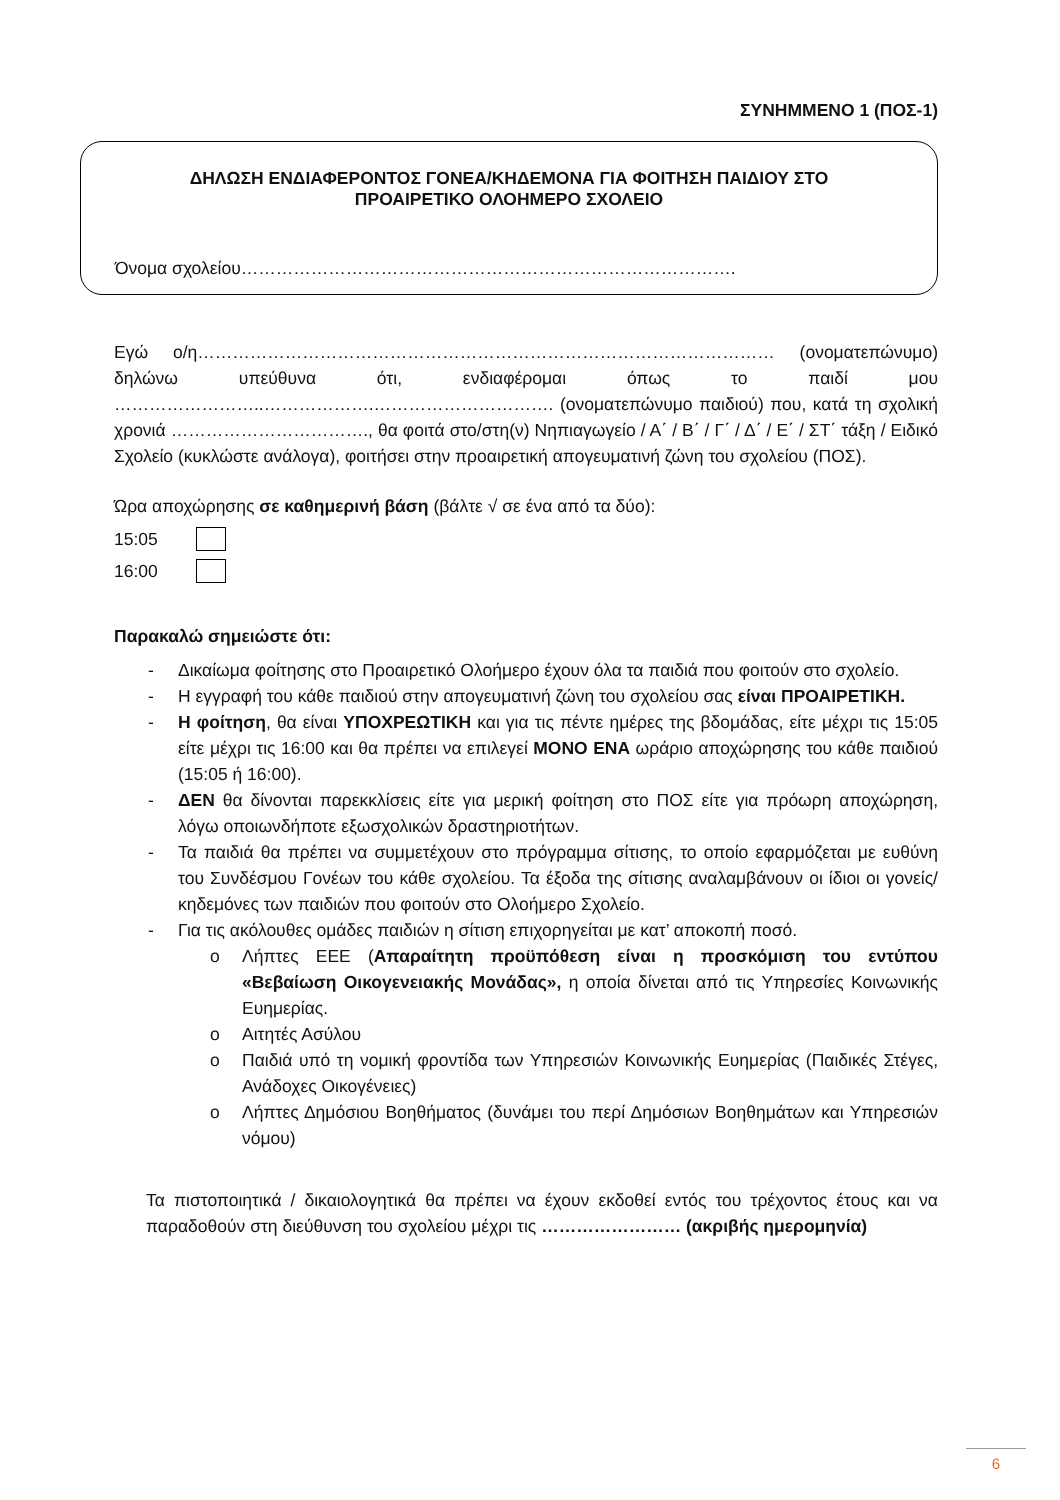ΣΥΝΗΜΜΕΝΟ 1 (ΠΟΣ-1)
ΔΗΛΩΣΗ ΕΝΔΙΑΦΕΡΟΝΤΟΣ ΓΟΝΕΑ/ΚΗΔΕΜΟΝΑ ΓΙΑ ΦΟΙΤΗΣΗ ΠΑΙΔΙΟΥ ΣΤΟ
ΠΡΟΑΙΡΕΤΙΚΟ ΟΛΟΗΜΕΡΟ ΣΧΟΛΕΙΟ
Όνομα σχολείου………………………………………………………………………….
Εγώ ο/η……………………………………………………………………………………… (ονοματεπώνυμο) δηλώνω υπεύθυνα ότι, ενδιαφέρομαι όπως το παιδί μου ……………………..……………….…………………………. (ονοματεπώνυμο παιδιού) που, κατά τη σχολική χρονιά ……………………………., θα φοιτά στο/στη(ν) Νηπιαγωγείο / Α΄ / Β΄ / Γ΄ / Δ΄ / Ε΄ / ΣΤ΄ τάξη / Ειδικό Σχολείο (κυκλώστε ανάλογα), φοιτήσει στην προαιρετική απογευματινή ζώνη του σχολείου (ΠΟΣ).
Ώρα αποχώρησης σε καθημερινή βάση (βάλτε √ σε ένα από τα δύο):
15:05
16:00
Παρακαλώ σημειώστε ότι:
- Δικαίωμα φοίτησης στο Προαιρετικό Ολοήμερο έχουν όλα τα παιδιά που φοιτούν στο σχολείο.
- Η εγγραφή του κάθε παιδιού στην απογευματινή ζώνη του σχολείου σας είναι ΠΡΟΑΙΡΕΤΙΚΗ.
- Η φοίτηση, θα είναι ΥΠΟΧΡΕΩΤΙΚΗ και για τις πέντε ημέρες της βδομάδας, είτε μέχρι τις 15:05 είτε μέχρι τις 16:00 και θα πρέπει να επιλεγεί ΜΟΝΟ ΕΝΑ ωράριο αποχώρησης του κάθε παιδιού (15:05 ή 16:00).
- ΔΕΝ θα δίνονται παρεκκλίσεις είτε για μερική φοίτηση στο ΠΟΣ είτε για πρόωρη αποχώρηση, λόγω οποιωνδήποτε εξωσχολικών δραστηριοτήτων.
- Τα παιδιά θα πρέπει να συμμετέχουν στο πρόγραμμα σίτισης, το οποίο εφαρμόζεται με ευθύνη του Συνδέσμου Γονέων του κάθε σχολείου. Τα έξοδα της σίτισης αναλαμβάνουν οι ίδιοι οι γονείς/κηδεμόνες των παιδιών που φοιτούν στο Ολοήμερο Σχολείο.
- Για τις ακόλουθες ομάδες παιδιών η σίτιση επιχορηγείται με κατ’ αποκοπή ποσό.
o Λήπτες ΕΕΕ (Απαραίτητη προϋπόθεση είναι η προσκόμιση του εντύπου «Βεβαίωση Οικογενειακής Μονάδας», η οποία δίνεται από τις Υπηρεσίες Κοινωνικής Ευημερίας.
o Αιτητές Ασύλου
o Παιδιά υπό τη νομική φροντίδα των Υπηρεσιών Κοινωνικής Ευημερίας (Παιδικές Στέγες, Ανάδοχες Οικογένειες)
o Λήπτες Δημόσιου Βοηθήματος (δυνάμει του περί Δημόσιων Βοηθημάτων και Υπηρεσιών νόμου)
Τα πιστοποιητικά / δικαιολογητικά θα πρέπει να έχουν εκδοθεί εντός του τρέχοντος έτους και να παραδοθούν στη διεύθυνση του σχολείου μέχρι τις …………………… (ακριβής ημερομηνία)
6